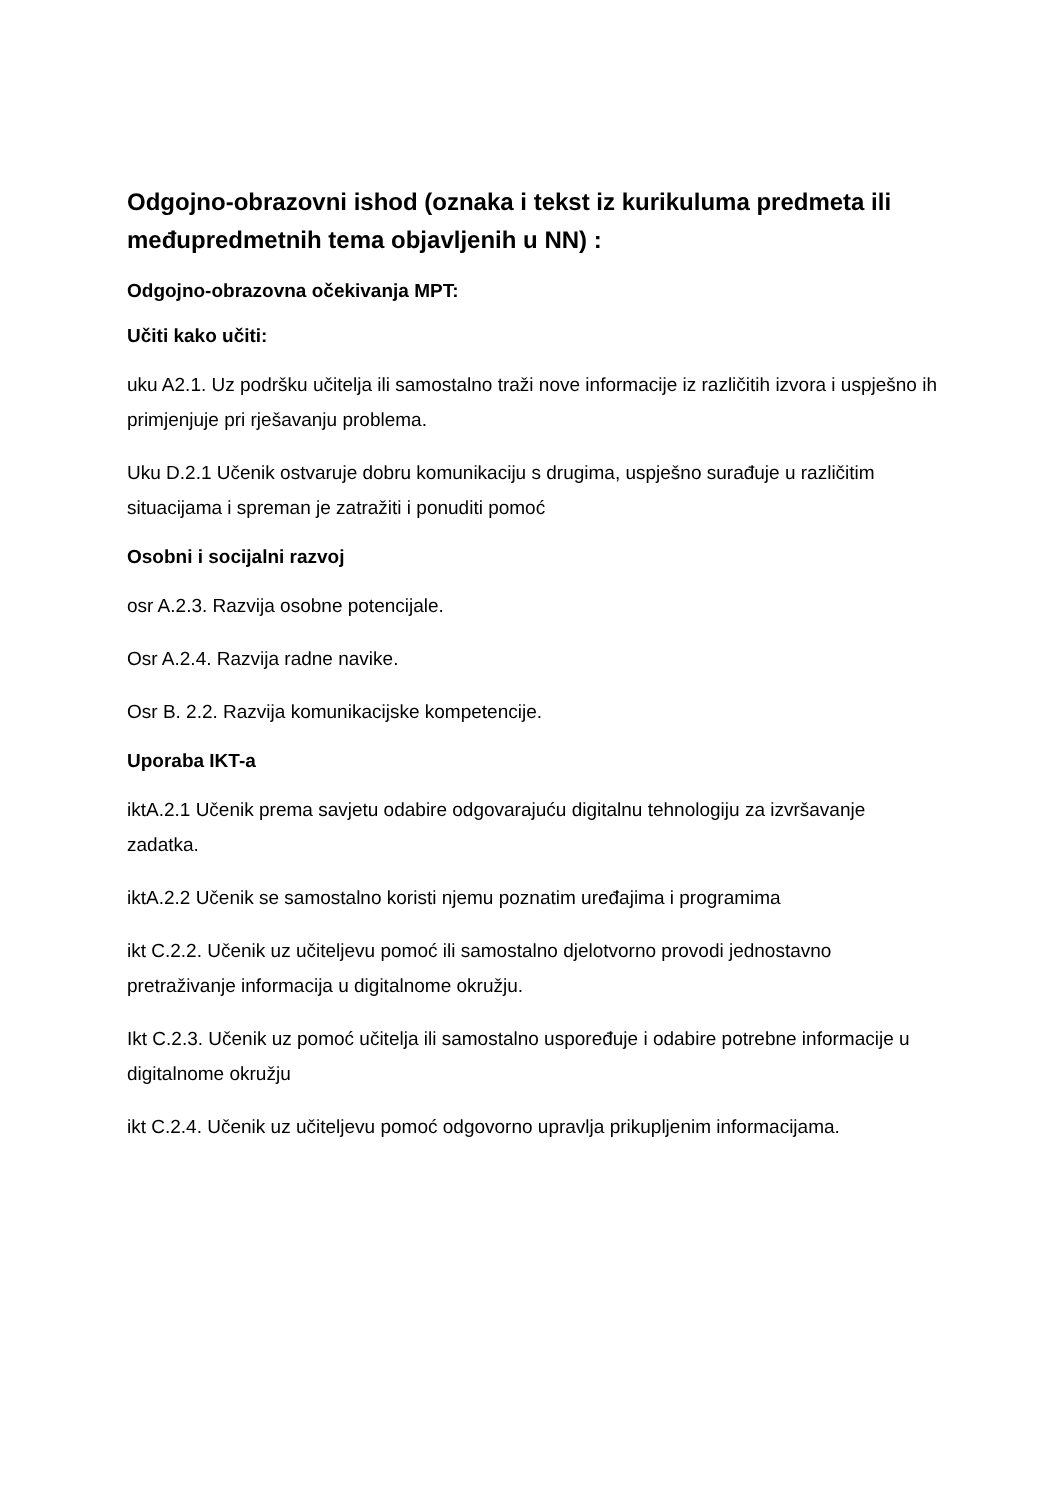Odgojno-obrazovni ishod (oznaka i tekst iz kurikuluma predmeta ili međupredmetnih tema objavljenih u NN) :
Odgojno-obrazovna očekivanja MPT:
Učiti kako učiti:
uku A2.1. Uz podršku učitelja ili samostalno traži nove informacije iz različitih izvora i uspješno ih primjenjuje pri rješavanju problema.
Uku D.2.1 Učenik ostvaruje dobru komunikaciju s drugima, uspješno surađuje u različitim situacijama i spreman je zatražiti i ponuditi pomoć
Osobni i socijalni razvoj
osr A.2.3. Razvija osobne potencijale.
Osr A.2.4. Razvija radne navike.
Osr B. 2.2. Razvija komunikacijske kompetencije.
Uporaba IKT-a
iktA.2.1 Učenik prema savjetu odabire odgovarajuću digitalnu tehnologiju za izvršavanje zadatka.
iktA.2.2 Učenik se samostalno koristi njemu poznatim uređajima i programima
ikt C.2.2. Učenik uz učiteljevu pomoć ili samostalno djelotvorno provodi jednostavno pretraživanje informacija u digitalnome okružju.
Ikt C.2.3. Učenik uz pomoć učitelja ili samostalno uspoređuje i odabire potrebne informacije u digitalnome okružju
ikt C.2.4. Učenik uz učiteljevu pomoć odgovorno upravlja prikupljenim informacijama.